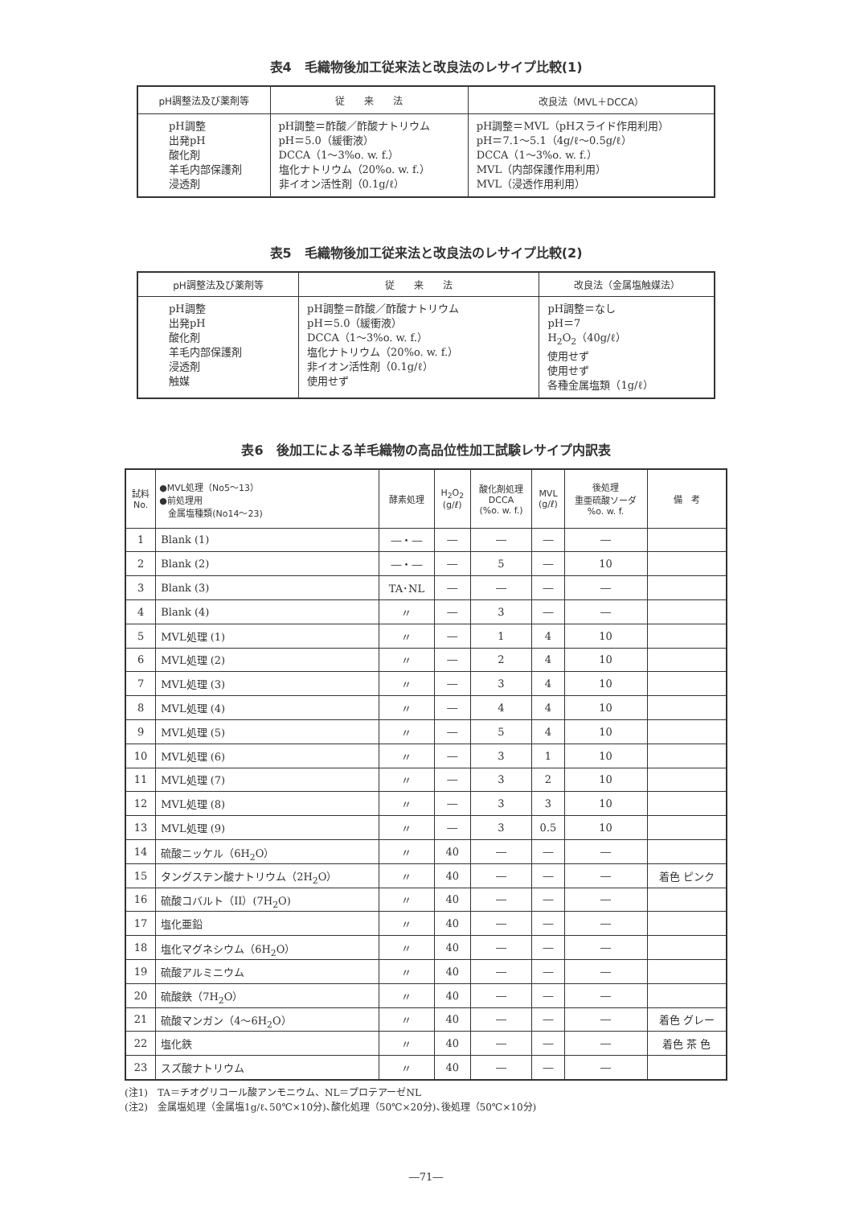表4　毛織物後加工従来法と改良法のレサイプ比較(1)
| pH調整法及び薬剤等 | 従 来 法 | 改良法（MVL＋DCCA） |
| --- | --- | --- |
| pH調整 出発pH 酸化剤 羊毛内部保護剤 浸透剤 | pH調整＝酢酸／酢酸ナトリウム pH＝5.0（緩衝液） DCCA（1～3%o. w. f.） 塩化ナトリウム（20%o. w. f.） 非イオン活性剤（0.1g/ℓ） | pH調整＝MVL（pHスライド作用利用） pH＝7.1～5.1（4g/ℓ～0.5g/ℓ） DCCA（1～3%o. w. f.） MVL（内部保護作用利用） MVL（浸透作用利用） |
表5　毛織物後加工従来法と改良法のレサイプ比較(2)
| pH調整法及び薬剤等 | 従 来 法 | 改良法（金属塩触媒法） |
| --- | --- | --- |
| pH調整 出発pH 酸化剤 羊毛内部保護剤 浸透剤 触媒 | pH調整＝酢酸／酢酸ナトリウム pH＝5.0（緩衝液） DCCA（1～3%o. w. f.） 塩化ナトリウム（20%o. w. f.） 非イオン活性剤（0.1g/ℓ） 使用せず | pH調整＝なし pH＝7 H<sub>2</sub>O<sub>2</sub>（40g/ℓ） 使用せず 使用せず 各種金属塩類（1g/ℓ） |
表6　後加工による羊毛織物の高品位性加工試験レサイプ内訳表
| 試料 No. | ●MVL処理（No5～13） ●前処理用 金属塩種類(No14～23) | 酵素処理 | H<sub>2</sub>O<sub>2</sub> (g/ℓ) | 酸化剤処理 DCCA (%o. w. f.) | MVL (g/ℓ) | 後処理 重亜硫酸ソーダ %o. w. f. | 備 考 |
| --- | --- | --- | --- | --- | --- | --- | --- |
| 1 | Blank (1) | ―・― | ― | ― | ― | ― | |
| 2 | Blank (2) | ―・― | ― | 5 | ― | 10 | |
| 3 | Blank (3) | TA･NL | ― | ― | ― | ― | |
| 4 | Blank (4) | 〃 | ― | 3 | ― | ― | |
| 5 | MVL処理 (1) | 〃 | ― | 1 | 4 | 10 | |
| 6 | MVL処理 (2) | 〃 | ― | 2 | 4 | 10 | |
| 7 | MVL処理 (3) | 〃 | ― | 3 | 4 | 10 | |
| 8 | MVL処理 (4) | 〃 | ― | 4 | 4 | 10 | |
| 9 | MVL処理 (5) | 〃 | ― | 5 | 4 | 10 | |
| 10 | MVL処理 (6) | 〃 | ― | 3 | 1 | 10 | |
| 11 | MVL処理 (7) | 〃 | ― | 3 | 2 | 10 | |
| 12 | MVL処理 (8) | 〃 | ― | 3 | 3 | 10 | |
| 13 | MVL処理 (9) | 〃 | ― | 3 | 0.5 | 10 | |
| 14 | 硫酸ニッケル（6H<sub>2</sub>O） | 〃 | 40 | ― | ― | ― | |
| 15 | タングステン酸ナトリウム（2H<sub>2</sub>O） | 〃 | 40 | ― | ― | ― | 着色 ピンク |
| 16 | 硫酸コバルト（II）(7H<sub>2</sub>O) | 〃 | 40 | ― | ― | ― | |
| 17 | 塩化亜鉛 | 〃 | 40 | ― | ― | ― | |
| 18 | 塩化マグネシウム（6H<sub>2</sub>O） | 〃 | 40 | ― | ― | ― | |
| 19 | 硫酸アルミニウム | 〃 | 40 | ― | ― | ― | |
| 20 | 硫酸鉄（7H<sub>2</sub>O） | 〃 | 40 | ― | ― | ― | |
| 21 | 硫酸マンガン（4～6H<sub>2</sub>O） | 〃 | 40 | ― | ― | ― | 着色 グレー |
| 22 | 塩化鉄 | 〃 | 40 | ― | ― | ― | 着色 茶 色 |
| 23 | スズ酸ナトリウム | 〃 | 40 | ― | ― | ― | |
(注1)　TA＝チオグリコール酸アンモニウム、NL＝プロテアーゼNL
(注2)　金属塩処理（金属塩1g/ℓ､50℃×10分)､酸化処理（50℃×20分)､後処理（50℃×10分)
―71―